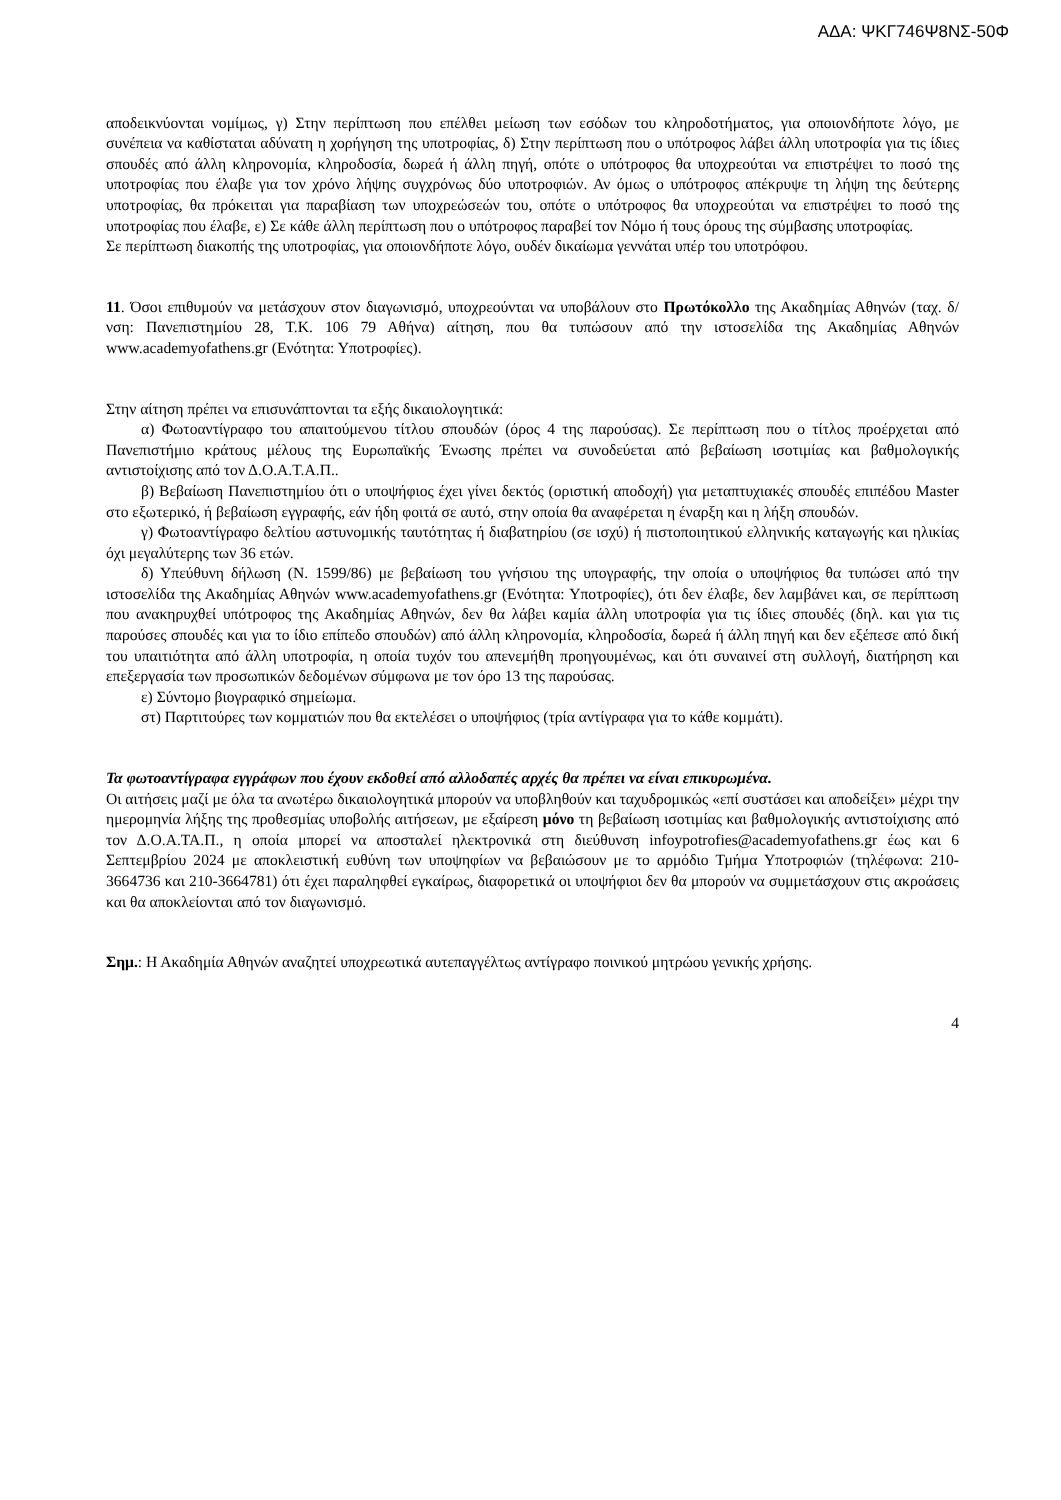ΑΔΑ: ΨΚΓ746Ψ8ΝΣ-50Φ
αποδεικνύονται νομίμως, γ) Στην περίπτωση που επέλθει μείωση των εσόδων του κληροδοτήματος, για οποιονδήποτε λόγο, με συνέπεια να καθίσταται αδύνατη η χορήγηση της υποτροφίας, δ) Στην περίπτωση που ο υπότροφος λάβει άλλη υποτροφία για τις ίδιες σπουδές από άλλη κληρονομία, κληροδοσία, δωρεά ή άλλη πηγή, οπότε ο υπότροφος θα υποχρεούται να επιστρέψει το ποσό της υποτροφίας που έλαβε για τον χρόνο λήψης συγχρόνως δύο υποτροφιών. Αν όμως ο υπότροφος απέκρυψε τη λήψη της δεύτερης υποτροφίας, θα πρόκειται για παραβίαση των υποχρεώσεών του, οπότε ο υπότροφος θα υποχρεούται να επιστρέψει το ποσό της υποτροφίας που έλαβε, ε) Σε κάθε άλλη περίπτωση που ο υπότροφος παραβεί τον Νόμο ή τους όρους της σύμβασης υποτροφίας.
Σε περίπτωση διακοπής της υποτροφίας, για οποιονδήποτε λόγο, ουδέν δικαίωμα γεννάται υπέρ του υποτρόφου.
11. Όσοι επιθυμούν να μετάσχουν στον διαγωνισμό, υποχρεούνται να υποβάλουν στο Πρωτόκολλο της Ακαδημίας Αθηνών (ταχ. δ/νση: Πανεπιστημίου 28, Τ.Κ. 106 79 Αθήνα) αίτηση, που θα τυπώσουν από την ιστοσελίδα της Ακαδημίας Αθηνών www.academyofathens.gr (Ενότητα: Υποτροφίες).
Στην αίτηση πρέπει να επισυνάπτονται τα εξής δικαιολογητικά:
α) Φωτοαντίγραφο του απαιτούμενου τίτλου σπουδών (όρος 4 της παρούσας). Σε περίπτωση που ο τίτλος προέρχεται από Πανεπιστήμιο κράτους μέλους της Ευρωπαϊκής Ένωσης πρέπει να συνοδεύεται από βεβαίωση ισοτιμίας και βαθμολογικής αντιστοίχισης από τον Δ.Ο.Α.Τ.Α.Π..
β) Βεβαίωση Πανεπιστημίου ότι ο υποψήφιος έχει γίνει δεκτός (οριστική αποδοχή) για μεταπτυχιακές σπουδές επιπέδου Master στο εξωτερικό, ή βεβαίωση εγγραφής, εάν ήδη φοιτά σε αυτό, στην οποία θα αναφέρεται η έναρξη και η λήξη σπουδών.
γ) Φωτοαντίγραφο δελτίου αστυνομικής ταυτότητας ή διαβατηρίου (σε ισχύ) ή πιστοποιητικού ελληνικής καταγωγής και ηλικίας όχι μεγαλύτερης των 36 ετών.
δ) Υπεύθυνη δήλωση (Ν. 1599/86) με βεβαίωση του γνήσιου της υπογραφής, την οποία ο υποψήφιος θα τυπώσει από την ιστοσελίδα της Ακαδημίας Αθηνών www.academyofathens.gr (Ενότητα: Υποτροφίες), ότι δεν έλαβε, δεν λαμβάνει και, σε περίπτωση που ανακηρυχθεί υπότροφος της Ακαδημίας Αθηνών, δεν θα λάβει καμία άλλη υποτροφία για τις ίδιες σπουδές (δηλ. και για τις παρούσες σπουδές και για το ίδιο επίπεδο σπουδών) από άλλη κληρονομία, κληροδοσία, δωρεά ή άλλη πηγή και δεν εξέπεσε από δική του υπαιτιότητα από άλλη υποτροφία, η οποία τυχόν του απενεμήθη προηγουμένως, και ότι συναινεί στη συλλογή, διατήρηση και επεξεργασία των προσωπικών δεδομένων σύμφωνα με τον όρο 13 της παρούσας.
ε) Σύντομο βιογραφικό σημείωμα.
στ) Παρτιτούρες των κομματιών που θα εκτελέσει ο υποψήφιος (τρία αντίγραφα για το κάθε κομμάτι).
Τα φωτοαντίγραφα εγγράφων που έχουν εκδοθεί από αλλοδαπές αρχές θα πρέπει να είναι επικυρωμένα.
Οι αιτήσεις μαζί με όλα τα ανωτέρω δικαιολογητικά μπορούν να υποβληθούν και ταχυδρομικώς «επί συστάσει και αποδείξει» μέχρι την ημερομηνία λήξης της προθεσμίας υποβολής αιτήσεων, με εξαίρεση μόνο τη βεβαίωση ισοτιμίας και βαθμολογικής αντιστοίχισης από τον Δ.Ο.Α.ΤΑ.Π., η οποία μπορεί να αποσταλεί ηλεκτρονικά στη διεύθυνση infoypotrofies@academyofathens.gr έως και 6 Σεπτεμβρίου 2024 με αποκλειστική ευθύνη των υποψηφίων να βεβαιώσουν με το αρμόδιο Τμήμα Υποτροφιών (τηλέφωνα: 210-3664736 και 210-3664781) ότι έχει παραληφθεί εγκαίρως, διαφορετικά οι υποψήφιοι δεν θα μπορούν να συμμετάσχουν στις ακροάσεις και θα αποκλείονται από τον διαγωνισμό.
Σημ.: Η Ακαδημία Αθηνών αναζητεί υποχρεωτικά αυτεπαγγέλτως αντίγραφο ποινικού μητρώου γενικής χρήσης.
4